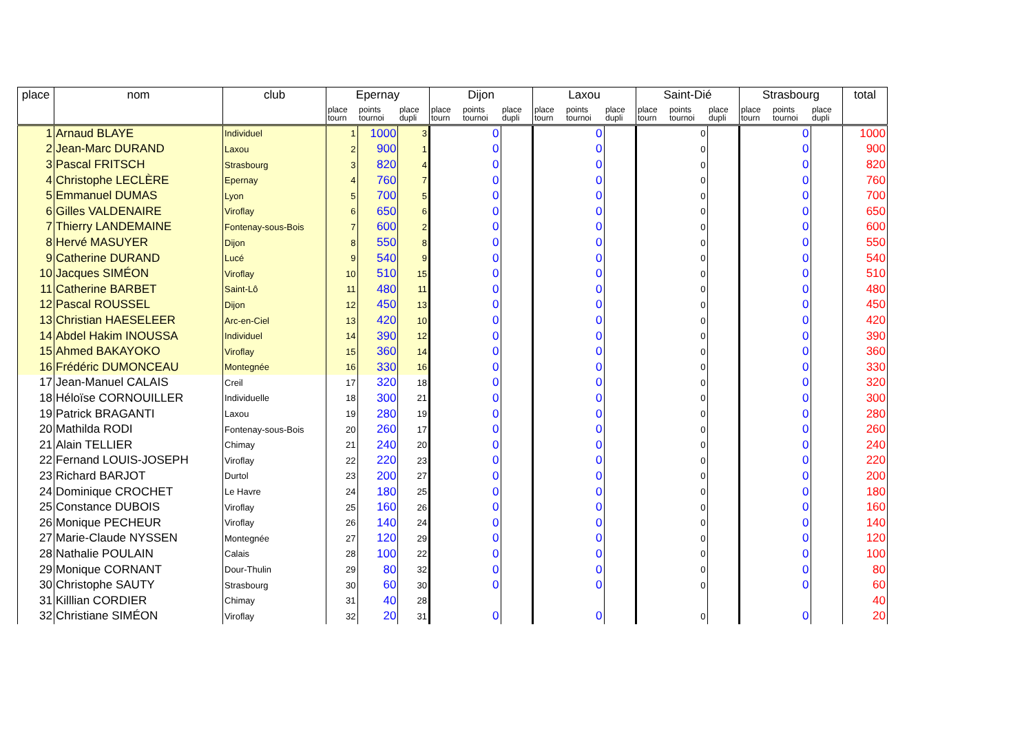| place | nom | club | Epernay | | | Dijon | | | Laxou | | | Saint-Dié | | | Strasbourg | | | total |
| --- | --- | --- | --- | --- | --- | --- | --- | --- | --- | --- | --- | --- | --- | --- | --- | --- | --- | --- |
| | | | place tourn | points tournoi | place dupli | place tourn | points tournoi | place dupli | place tourn | points tournoi | place dupli | place tourn | points tournoi | place dupli | place tourn | points tournoi | place dupli | |
| 1 | Arnaud BLAYE | Individuel | 1 | 1000 | 3 | | 0 | | | 0 | | | 0 | | | 0 | | 1000 |
| 2 | Jean-Marc DURAND | Laxou | 2 | 900 | 1 | | 0 | | | 0 | | | 0 | | | 0 | | 900 |
| 3 | Pascal FRITSCH | Strasbourg | 3 | 820 | 4 | | 0 | | | 0 | | | 0 | | | 0 | | 820 |
| 4 | Christophe LECLÈRE | Epernay | 4 | 760 | 7 | | 0 | | | 0 | | | 0 | | | 0 | | 760 |
| 5 | Emmanuel DUMAS | Lyon | 5 | 700 | 5 | | 0 | | | 0 | | | 0 | | | 0 | | 700 |
| 6 | Gilles VALDENAIRE | Viroflay | 6 | 650 | 6 | | 0 | | | 0 | | | 0 | | | 0 | | 650 |
| 7 | Thierry LANDEMAINE | Fontenay-sous-Bois | 7 | 600 | 2 | | 0 | | | 0 | | | 0 | | | 0 | | 600 |
| 8 | Hervé MASUYER | Dijon | 8 | 550 | 8 | | 0 | | | 0 | | | 0 | | | 0 | | 550 |
| 9 | Catherine DURAND | Lucé | 9 | 540 | 9 | | 0 | | | 0 | | | 0 | | | 0 | | 540 |
| 10 | Jacques SIMÉON | Viroflay | 10 | 510 | 15 | | 0 | | | 0 | | | 0 | | | 0 | | 510 |
| 11 | Catherine BARBET | Saint-Lô | 11 | 480 | 11 | | 0 | | | 0 | | | 0 | | | 0 | | 480 |
| 12 | Pascal ROUSSEL | Dijon | 12 | 450 | 13 | | 0 | | | 0 | | | 0 | | | 0 | | 450 |
| 13 | Christian HAESELEER | Arc-en-Ciel | 13 | 420 | 10 | | 0 | | | 0 | | | 0 | | | 0 | | 420 |
| 14 | Abdel Hakim INOUSSA | Individuel | 14 | 390 | 12 | | 0 | | | 0 | | | 0 | | | 0 | | 390 |
| 15 | Ahmed BAKAYOKO | Viroflay | 15 | 360 | 14 | | 0 | | | 0 | | | 0 | | | 0 | | 360 |
| 16 | Frédéric DUMONCEAU | Montegnée | 16 | 330 | 16 | | 0 | | | 0 | | | 0 | | | 0 | | 330 |
| 17 | Jean-Manuel CALAIS | Creil | 17 | 320 | 18 | | 0 | | | 0 | | | 0 | | | 0 | | 320 |
| 18 | Héloïse CORNOUILLER | Individuelle | 18 | 300 | 21 | | 0 | | | 0 | | | 0 | | | 0 | | 300 |
| 19 | Patrick BRAGANTI | Laxou | 19 | 280 | 19 | | 0 | | | 0 | | | 0 | | | 0 | | 280 |
| 20 | Mathilda RODI | Fontenay-sous-Bois | 20 | 260 | 17 | | 0 | | | 0 | | | 0 | | | 0 | | 260 |
| 21 | Alain TELLIER | Chimay | 21 | 240 | 20 | | 0 | | | 0 | | | 0 | | | 0 | | 240 |
| 22 | Fernand LOUIS-JOSEPH | Viroflay | 22 | 220 | 23 | | 0 | | | 0 | | | 0 | | | 0 | | 220 |
| 23 | Richard BARJOT | Durtol | 23 | 200 | 27 | | 0 | | | 0 | | | 0 | | | 0 | | 200 |
| 24 | Dominique CROCHET | Le Havre | 24 | 180 | 25 | | 0 | | | 0 | | | 0 | | | 0 | | 180 |
| 25 | Constance DUBOIS | Viroflay | 25 | 160 | 26 | | 0 | | | 0 | | | 0 | | | 0 | | 160 |
| 26 | Monique PECHEUR | Viroflay | 26 | 140 | 24 | | 0 | | | 0 | | | 0 | | | 0 | | 140 |
| 27 | Marie-Claude NYSSEN | Montegnée | 27 | 120 | 29 | | 0 | | | 0 | | | 0 | | | 0 | | 120 |
| 28 | Nathalie POULAIN | Calais | 28 | 100 | 22 | | 0 | | | 0 | | | 0 | | | 0 | | 100 |
| 29 | Monique CORNANT | Dour-Thulin | 29 | 80 | 32 | | 0 | | | 0 | | | 0 | | | 0 | | 80 |
| 30 | Christophe SAUTY | Strasbourg | 30 | 60 | 30 | | 0 | | | 0 | | | 0 | | | 0 | | 60 |
| 31 | Killlian CORDIER | Chimay | 31 | 40 | 28 | | | | | | | | | | | | | 40 |
| 32 | Christiane SIMÉON | Viroflay | 32 | 20 | 31 | | 0 | | | 0 | | | 0 | | | 0 | | 20 |